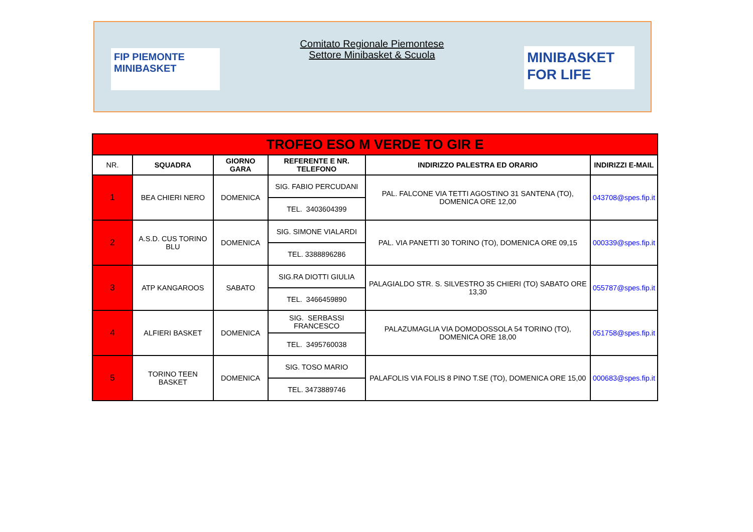FIP PIEMONTE
MINIBASKET
Comitato Regionale Piemontese
Settore Minibasket & Scuola
MINIBASKET
FOR LIFE
| TROFEO ESO M VERDE TO GIR E | | | | | |
| NR. | SQUADRA | GIORNO GARA | REFERENTE E NR. TELEFONO | INDIRIZZO PALESTRA ED ORARIO | INDIRIZZI E-MAIL |
| 1 | BEA CHIERI NERO | DOMENICA | SIG. FABIO PERCUDANI | PAL. FALCONE VIA TETTI AGOSTINO 31 SANTENA (TO), DOMENICA ORE 12,00 | 043708@spes.fip.it |
| | | | TEL. 3403604399 | | |
| 2 | A.S.D. CUS TORINO BLU | DOMENICA | SIG. SIMONE VIALARDI | PAL. VIA PANETTI 30 TORINO (TO), DOMENICA ORE 09,15 | 000339@spes.fip.it |
| | | | TEL. 3388896286 | | |
| 3 | ATP KANGAROOS | SABATO | SIG.RA DIOTTI GIULIA | PALAGIALDO STR. S. SILVESTRO 35 CHIERI (TO) SABATO ORE 13,30 | 055787@spes.fip.it |
| | | | TEL. 3466459890 | | |
| 4 | ALFIERI BASKET | DOMENICA | SIG. SERBASSI FRANCESCO | PALAZUMAGLIA VIA DOMODOSSOLA 54 TORINO (TO), DOMENICA ORE 18,00 | 051758@spes.fip.it |
| | | | TEL. 3495760038 | | |
| 5 | TORINO TEEN BASKET | DOMENICA | SIG. TOSO MARIO | PALAFOLIS VIA FOLIS 8 PINO T.SE (TO), DOMENICA ORE 15,00 | 000683@spes.fip.it |
| | | | TEL. 3473889746 | | |